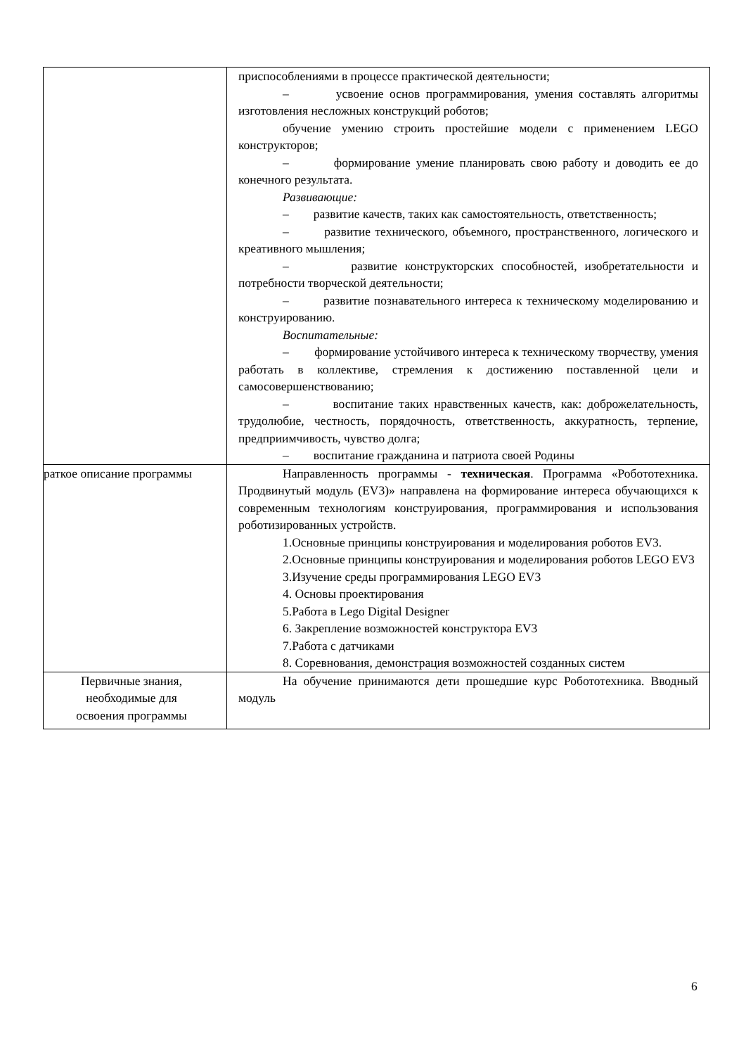| | приспособлениями в процессе практической деятельности; – усвоение основ программирования, умения составлять алгоритмы изготовления несложных конструкций роботов; обучение умению строить простейшие модели с применением LEGO конструкторов; – формирование умение планировать свою работу и доводить ее до конечного результата. Развивающие: – развитие качеств, таких как самостоятельность, ответственность; – развитие технического, объемного, пространственного, логического и креативного мышления; – развитие конструкторских способностей, изобретательности и потребности творческой деятельности; – развитие познавательного интереса к техническому моделированию и конструированию. Воспитательные: – формирование устойчивого интереса к техническому творчеству, умения работать в коллективе, стремления к достижению поставленной цели и самосовершенствованию; – воспитание таких нравственных качеств, как: доброжелательность, трудолюбие, честность, порядочность, ответственность, аккуратность, терпение, предприимчивость, чувство долга; – воспитание гражданина и патриота своей Родины |
| раткое описание программы | Направленность программы - техническая . Программа «Робототехника. Продвинутый модуль (EV3)» направлена на формирование интереса обучающихся к современным технологиям конструирования, программирования и использования роботизированных устройств. 1.Основные принципы конструирования и моделирования роботов EV3. 2.Основные принципы конструирования и моделирования роботов LEGO EV3 3.Изучение среды программирования LEGO EV3 4. Основы проектирования 5.Работа в Lego Digital Designer 6. Закрепление возможностей конструктора EV3 7.Работа с датчиками 8. Соревнования, демонстрация возможностей созданных систем |
| Первичные знания, необходимые для освоения программы | На обучение принимаются дети прошедшие курс Робототехника. Вводный модуль |
6